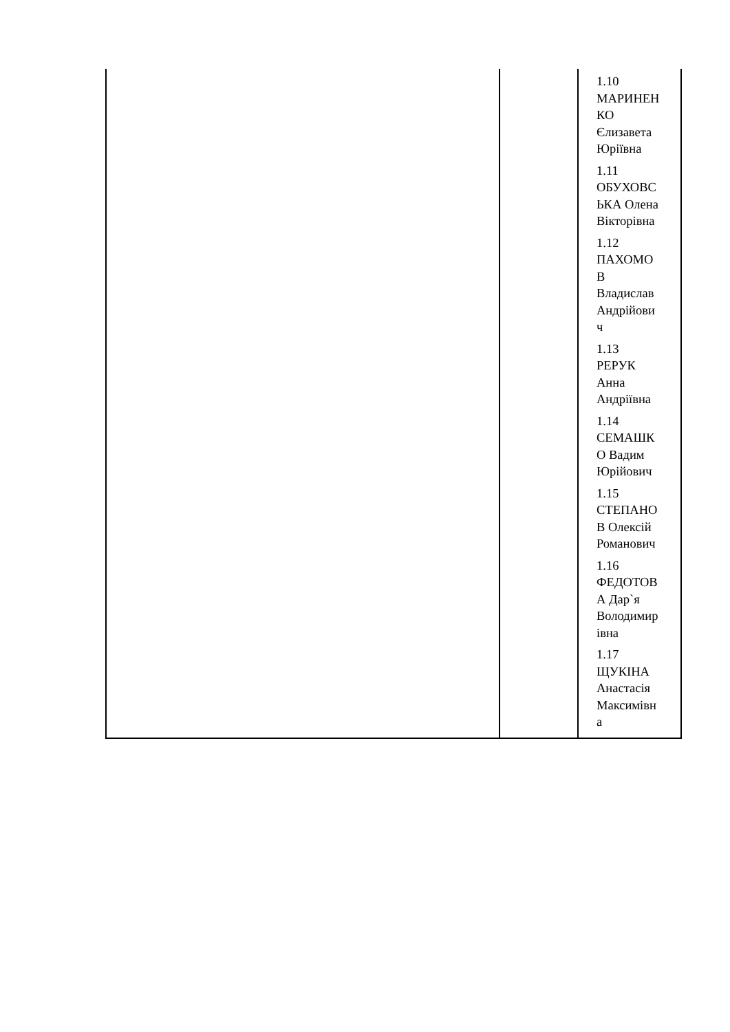| | | 1.10 МАРИНЕН КО Єлизавета Юріївна 1.11 ОБУХОВС ЬКА Олена Вікторівна 1.12 ПАХОМО В Владислав Андрійови ч 1.13 РЕРУК Анна Андріївна 1.14 СЕМАШК О Вадим Юрійович 1.15 СТЕПАНО В Олексій Романович 1.16 ФЕДОТОВ А Дар`я Володимир івна 1.17 ЩУКІНА Анастасія Максимівн а |